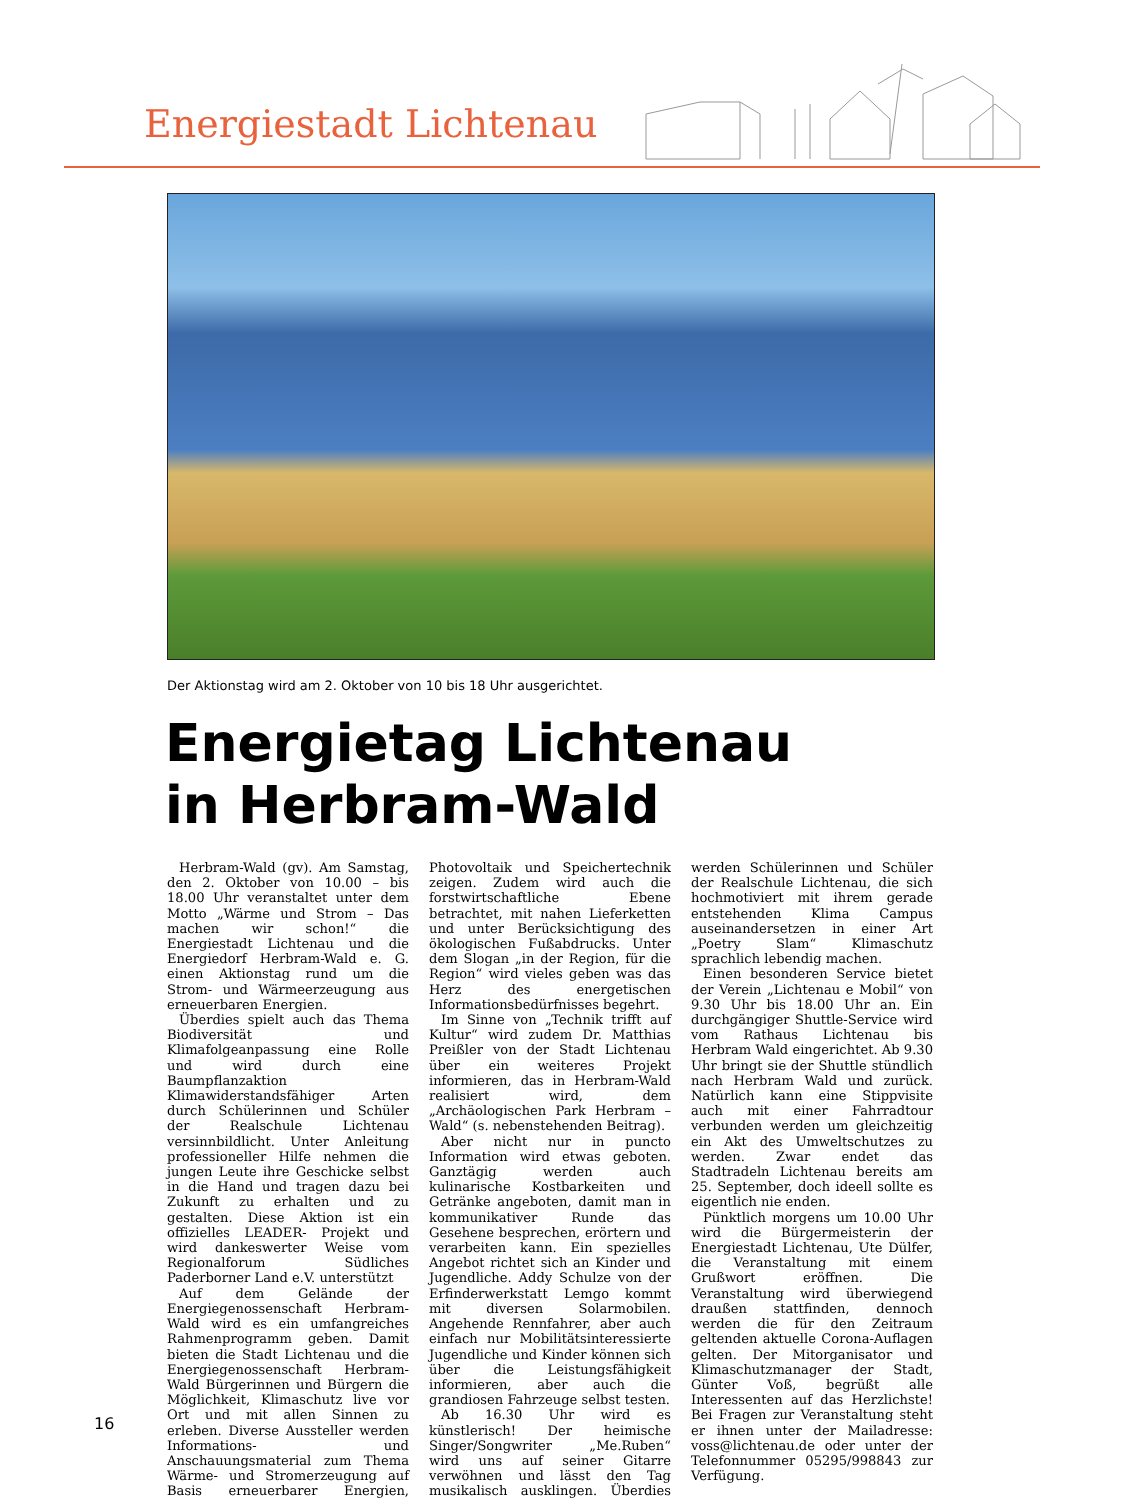Energiestadt Lichtenau
Der Aktionstag wird am 2. Oktober von 10 bis 18 Uhr ausgerichtet.
Energietag Lichtenau
in Herbram-Wald
Herbram-Wald (gv). Am Samstag, den 2. Oktober von 10.00 – bis 18.00 Uhr veranstaltet unter dem Motto „Wärme und Strom – Das machen wir schon!“ die Energiestadt Lichtenau und die Energiedorf Herbram-Wald e. G. einen Aktionstag rund um die Strom- und Wärmeerzeugung aus erneuerbaren Energien.
Überdies spielt auch das Thema Biodiversität und Klimafolgeanpassung eine Rolle und wird durch eine Baumpflanzaktion Klimawiderstandsfähiger Arten durch Schülerinnen und Schüler der Realschule Lichtenau versinnbildlicht. Unter Anleitung professioneller Hilfe nehmen die jungen Leute ihre Geschicke selbst in die Hand und tragen dazu bei Zukunft zu erhalten und zu gestalten. Diese Aktion ist ein offizielles LEADER- Projekt und wird dankeswerter Weise vom Regionalforum Südliches Paderborner Land e.V. unterstützt
Auf dem Gelände der Energiegenossenschaft Herbram-Wald wird es ein umfangreiches Rahmenprogramm geben. Damit bieten die Stadt Lichtenau und die Energiegenossenschaft Herbram-Wald Bürgerinnen und Bürgern die Möglichkeit, Klimaschutz live vor Ort und mit allen Sinnen zu erleben. Diverse Aussteller werden Informations- und Anschauungsmaterial zum Thema Wärme- und Stromerzeugung auf Basis erneuerbarer Energien, Photovoltaik und Speichertechnik zeigen. Zudem wird auch die forstwirtschaftliche Ebene betrachtet, mit nahen Lieferketten und unter Berücksichtigung des ökologischen Fußabdrucks. Unter dem Slogan „in der Region, für die Region“ wird vieles geben was das Herz des energetischen Informationsbedürfnisses begehrt.
Im Sinne von „Technik trifft auf Kultur“ wird zudem Dr. Matthias Preißler von der Stadt Lichtenau über ein weiteres Projekt informieren, das in Herbram-Wald realisiert wird, dem „Archäologischen Park Herbram – Wald“ (s. nebenstehenden Beitrag).
Aber nicht nur in puncto Information wird etwas geboten. Ganztägig werden auch kulinarische Kostbarkeiten und Getränke angeboten, damit man in kommunikativer Runde das Gesehene besprechen, erörtern und verarbeiten kann. Ein spezielles Angebot richtet sich an Kinder und Jugendliche. Addy Schulze von der Erfinderwerkstatt Lemgo kommt mit diversen Solarmobilen. Angehende Rennfahrer, aber auch einfach nur Mobilitätsinteressierte Jugendliche und Kinder können sich über die Leistungsfähigkeit informieren, aber auch die grandiosen Fahrzeuge selbst testen.
Ab 16.30 Uhr wird es künstlerisch! Der heimische Singer/Songwriter „Me.Ruben“ wird uns auf seiner Gitarre verwöhnen und lässt den Tag musikalisch ausklingen. Überdies werden Schülerinnen und Schüler der Realschule Lichtenau, die sich hochmotiviert mit ihrem gerade entstehenden Klima Campus auseinandersetzen in einer Art „Poetry Slam“ Klimaschutz sprachlich lebendig machen.
Einen besonderen Service bietet der Verein „Lichtenau e Mobil“ von 9.30 Uhr bis 18.00 Uhr an. Ein durchgängiger Shuttle-Service wird vom Rathaus Lichtenau bis Herbram Wald eingerichtet. Ab 9.30 Uhr bringt sie der Shuttle stündlich nach Herbram Wald und zurück. Natürlich kann eine Stippvisite auch mit einer Fahrradtour verbunden werden um gleichzeitig ein Akt des Umweltschutzes zu werden. Zwar endet das Stadtradeln Lichtenau bereits am 25. September, doch ideell sollte es eigentlich nie enden.
Pünktlich morgens um 10.00 Uhr wird die Bürgermeisterin der Energiestadt Lichtenau, Ute Dülfer, die Veranstaltung mit einem Grußwort eröffnen. Die Veranstaltung wird überwiegend draußen stattfinden, dennoch werden die für den Zeitraum geltenden aktuelle Corona-Auflagen gelten. Der Mitorganisator und Klimaschutzmanager der Stadt, Günter Voß, begrüßt alle Interessenten auf das Herzlichste! Bei Fragen zur Veranstaltung steht er ihnen unter der Mailadresse: voss@lichtenau.de oder unter der Telefonnummer 05295/998843 zur Verfügung.
16